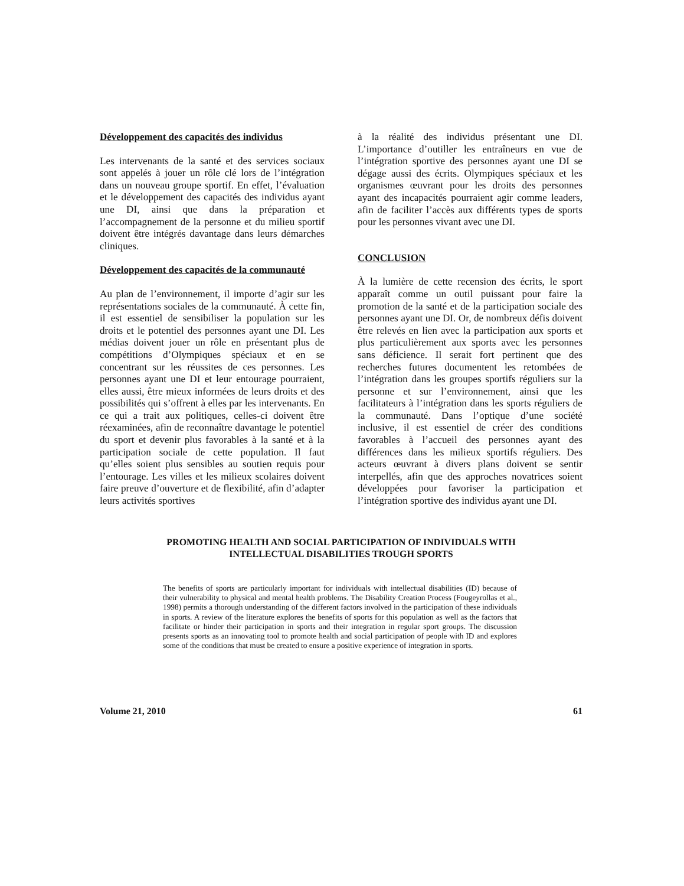Développement des capacités des individus
Les intervenants de la santé et des services sociaux sont appelés à jouer un rôle clé lors de l’intégration dans un nouveau groupe sportif. En effet, l’évaluation et le développement des capacités des individus ayant une DI, ainsi que dans la préparation et l’accompagnement de la personne et du milieu sportif doivent être intégrés davantage dans leurs démarches cliniques.
Développement des capacités de la communauté
Au plan de l’environnement, il importe d’agir sur les représentations sociales de la communauté. À cette fin, il est essentiel de sensibiliser la population sur les droits et le potentiel des personnes ayant une DI. Les médias doivent jouer un rôle en présentant plus de compétitions d’Olympiques spéciaux et en se concentrant sur les réussites de ces personnes. Les personnes ayant une DI et leur entourage pourraient, elles aussi, être mieux informées de leurs droits et des possibilités qui s’offrent à elles par les intervenants. En ce qui a trait aux politiques, celles-ci doivent être réexaminées, afin de reconnaître davantage le potentiel du sport et devenir plus favorables à la santé et à la participation sociale de cette population. Il faut qu’elles soient plus sensibles au soutien requis pour l’entourage. Les villes et les milieux scolaires doivent faire preuve d’ouverture et de flexibilité, afin d’adapter leurs activités sportives
à la réalité des individus présentant une DI. L’importance d’outiller les entraîneurs en vue de l’intégration sportive des personnes ayant une DI se dégage aussi des écrits. Olympiques spéciaux et les organismes œuvrant pour les droits des personnes ayant des incapacités pourraient agir comme leaders, afin de faciliter l’accès aux différents types de sports pour les personnes vivant avec une DI.
CONCLUSION
À la lumière de cette recension des écrits, le sport apparaît comme un outil puissant pour faire la promotion de la santé et de la participation sociale des personnes ayant une DI. Or, de nombreux défis doivent être relevés en lien avec la participation aux sports et plus particulièrement aux sports avec les personnes sans déficience. Il serait fort pertinent que des recherches futures documentent les retombées de l’intégration dans les groupes sportifs réguliers sur la personne et sur l’environnement, ainsi que les facilitateurs à l’intégration dans les sports réguliers de la communauté. Dans l’optique d’une société inclusive, il est essentiel de créer des conditions favorables à l’accueil des personnes ayant des différences dans les milieux sportifs réguliers. Des acteurs œuvrant à divers plans doivent se sentir interpellés, afin que des approches novatrices soient développées pour favoriser la participation et l’intégration sportive des individus ayant une DI.
PROMOTING HEALTH AND SOCIAL PARTICIPATION OF INDIVIDUALS WITH
INTELLECTUAL DISABILITIES TROUGH SPORTS
The benefits of sports are particularly important for individuals with intellectual disabilities (ID) because of their vulnerability to physical and mental health problems. The Disability Creation Process (Fougeyrollas et al., 1998) permits a thorough understanding of the different factors involved in the participation of these individuals in sports. A review of the literature explores the benefits of sports for this population as well as the factors that facilitate or hinder their participation in sports and their integration in regular sport groups. The discussion presents sports as an innovating tool to promote health and social participation of people with ID and explores some of the conditions that must be created to ensure a positive experience of integration in sports.
Volume 21, 2010 61